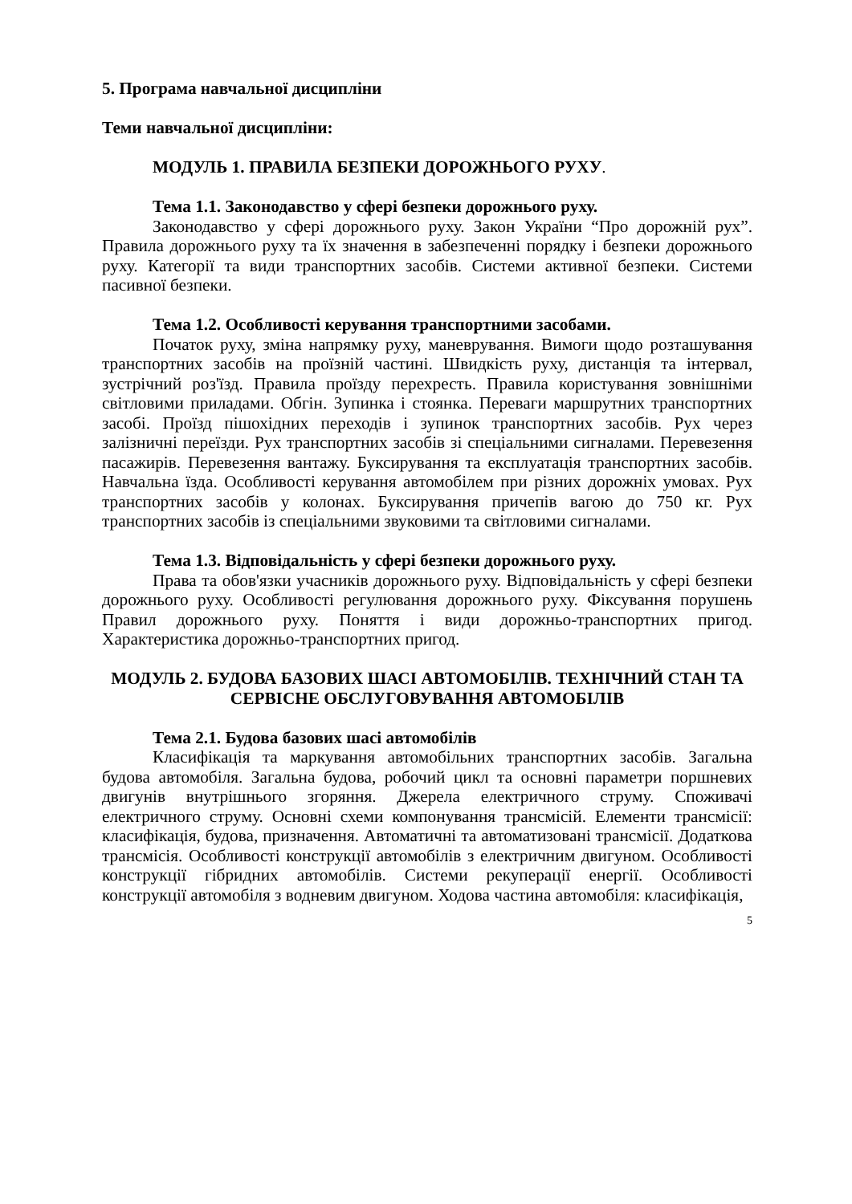5. Програма навчальної дисципліни
Теми навчальної дисципліни:
МОДУЛЬ 1. ПРАВИЛА БЕЗПЕКИ ДОРОЖНЬОГО РУХУ.
Тема 1.1. Законодавство у сфері безпеки дорожнього руху.
Законодавство у сфері дорожнього руху. Закон України “Про дорожній рух”. Правила дорожнього руху та їх значення в забезпеченні порядку і безпеки дорожнього руху. Категорії та види транспортних засобів. Системи активної безпеки. Системи пасивної безпеки.
Тема 1.2. Особливості керування транспортними засобами.
Початок руху, зміна напрямку руху, маневрування. Вимоги щодо розташування транспортних засобів на проїзній частині. Швидкість руху, дистанція та інтервал, зустрічний роз'їзд. Правила проїзду перехресть. Правила користування зовнішніми світловими приладами. Обгін. Зупинка і стоянка. Переваги маршрутних транспортних засобі. Проїзд пішохідних переходів і зупинок транспортних засобів. Рух через залізничні переїзди. Рух транспортних засобів зі спеціальними сигналами. Перевезення пасажирів. Перевезення вантажу. Буксирування та експлуатація транспортних засобів. Навчальна їзда. Особливості керування автомобілем при різних дорожніх умовах. Рух транспортних засобів у колонах. Буксирування причепів вагою до 750 кг. Рух транспортних засобів із спеціальними звуковими та світловими сигналами.
Тема 1.3. Відповідальність у сфері безпеки дорожнього руху.
Права та обов'язки учасників дорожнього руху. Відповідальність у сфері безпеки дорожнього руху. Особливості регулювання дорожнього руху. Фіксування порушень Правил дорожнього руху. Поняття і види дорожньо-транспортних пригод. Характеристика дорожньо-транспортних пригод.
МОДУЛЬ 2. БУДОВА БАЗОВИХ ШАСІ АВТОМОБІЛІВ. ТЕХНІЧНИЙ СТАН ТА СЕРВІСНЕ ОБСЛУГОВУВАННЯ АВТОМОБІЛІВ
Тема 2.1. Будова базових шасі автомобілів
Класифікація та маркування автомобільних транспортних засобів. Загальна будова автомобіля. Загальна будова, робочий цикл та основні параметри поршневих двигунів внутрішнього згоряння. Джерела електричного струму. Споживачі електричного струму. Основні схеми компонування трансмісій. Елементи трансмісії: класифікація, будова, призначення. Автоматичні та автоматизовані трансмісії. Додаткова трансмісія. Особливості конструкції автомобілів з електричним двигуном. Особливості конструкції гібридних автомобілів. Системи рекуперації енергії. Особливості конструкції автомобіля з водневим двигуном. Ходова частина автомобіля: класифікація,
5